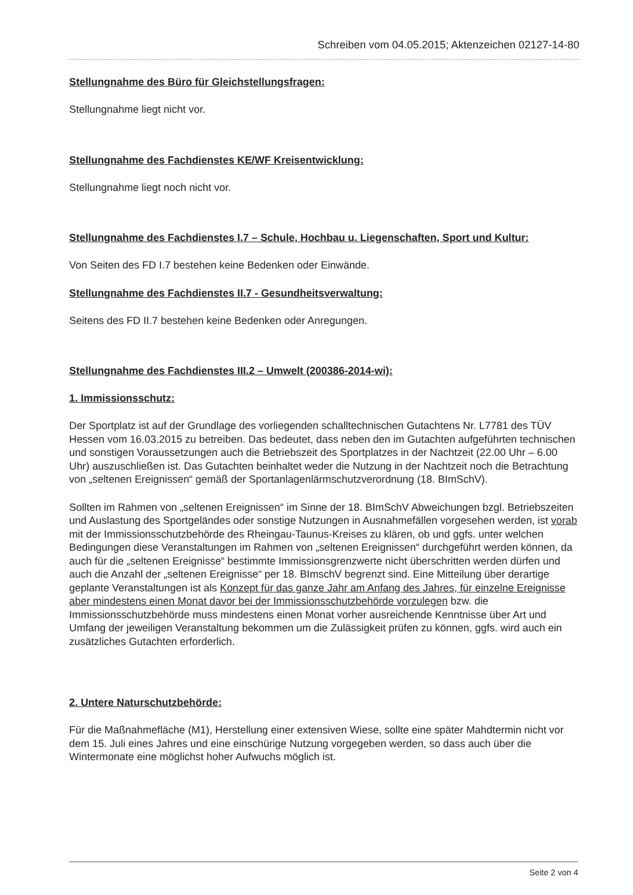Schreiben vom 04.05.2015; Aktenzeichen 02127-14-80
Stellungnahme des Büro für Gleichstellungsfragen:
Stellungnahme liegt nicht vor.
Stellungnahme des Fachdienstes KE/WF Kreisentwicklung:
Stellungnahme liegt noch nicht vor.
Stellungnahme des Fachdienstes I.7 – Schule, Hochbau u. Liegenschaften, Sport und Kultur:
Von Seiten des FD I.7 bestehen keine Bedenken oder Einwände.
Stellungnahme des Fachdienstes II.7 - Gesundheitsverwaltung:
Seitens des FD II.7 bestehen keine Bedenken oder Anregungen.
Stellungnahme des Fachdienstes III.2 – Umwelt (200386-2014-wi):
1. Immissionsschutz:
Der Sportplatz ist auf der Grundlage des vorliegenden schalltechnischen Gutachtens Nr. L7781 des TÜV Hessen vom 16.03.2015 zu betreiben. Das bedeutet, dass neben den im Gutachten aufgeführten technischen und sonstigen Voraussetzungen auch die Betriebszeit des Sportplatzes in der Nachtzeit (22.00 Uhr – 6.00 Uhr) auszuschließen ist. Das Gutachten beinhaltet weder die Nutzung in der Nachtzeit noch die Betrachtung von „seltenen Ereignissen“ gemäß der Sportanlagenlärmschutzverordnung (18. BImSchV).
Sollten im Rahmen von „seltenen Ereignissen“ im Sinne der 18. BImSchV Abweichungen bzgl. Betriebszeiten und Auslastung des Sportgeländes oder sonstige Nutzungen in Ausnahmefällen vorgesehen werden, ist vorab mit der Immissionsschutzbehörde des Rheingau-Taunus-Kreises zu klären, ob und ggfs. unter welchen Bedingungen diese Veranstaltungen im Rahmen von „seltenen Ereignissen“ durchgeführt werden können, da auch für die „seltenen Ereignisse“ bestimmte Immissionsgrenzwerte nicht überschritten werden dürfen und auch die Anzahl der „seltenen Ereignisse“ per 18. BImschV begrenzt sind. Eine Mitteilung über derartige geplante Veranstaltungen ist als Konzept für das ganze Jahr am Anfang des Jahres, für einzelne Ereignisse aber mindestens einen Monat davor bei der Immissionsschutzbehörde vorzulegen bzw. die Immissionsschutzbehörde muss mindestens einen Monat vorher ausreichende Kenntnisse über Art und Umfang der jeweiligen Veranstaltung bekommen um die Zulässigkeit prüfen zu können, ggfs. wird auch ein zusätzliches Gutachten erforderlich.
2. Untere Naturschutzbehörde:
Für die Maßnahmefläche (M1), Herstellung einer extensiven Wiese, sollte eine später Mahdtermin nicht vor dem 15. Juli eines Jahres und eine einschürige Nutzung vorgegeben werden, so dass auch über die Wintermonate eine möglichst hoher Aufwuchs möglich ist.
Seite 2 von 4